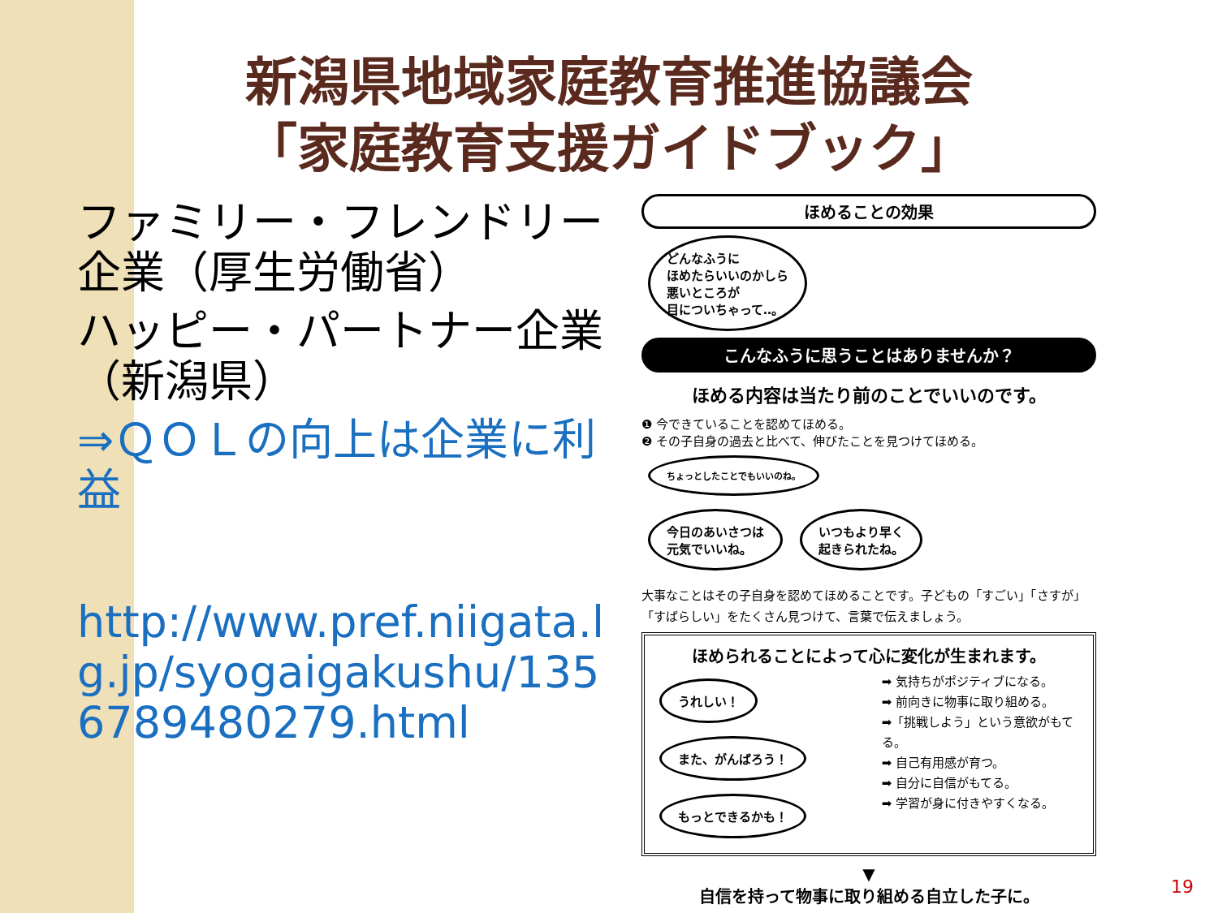新潟県地域家庭教育推進協議会
「家庭教育支援ガイドブック」
ファミリー・フレンドリー企業（厚生労働省）
ハッピー・パートナー企業
（新潟県）
⇒ＱＯＬの向上は企業に利益
http://www.pref.niigata.lg.jp/syogaigakushu/1356789480279.html
ほめることの効果
どんなふうに
ほめたらいいのかしら
悪いところが
目についちゃって‥。
こんなふうに思うことはありませんか？
ほめる内容は当たり前のことでいいのです。
❶ 今できていることを認めてほめる。
❷ その子自身の過去と比べて、伸びたことを見つけてほめる。 ちょっとしたことでもいいのね。
今日のあいさつは
元気でいいね。 いつもより早く
起きられたね。
大事なことはその子自身を認めてほめることです。子どもの「すごい」「さすが」「すばらしい」をたくさん見つけて、言葉で伝えましょう。
ほめられることによって心に変化が生まれます。
うれしい！ また、がんばろう！ もっとできるかも！
➡ 気持ちがポジティブになる。
➡ 前向きに物事に取り組める。
➡「挑戦しよう」という意欲がもてる。
➡ 自己有用感が育つ。
➡ 自分に自信がもてる。
➡ 学習が身に付きやすくなる。
▼
自信を持って物事に取り組める自立した子に。
19